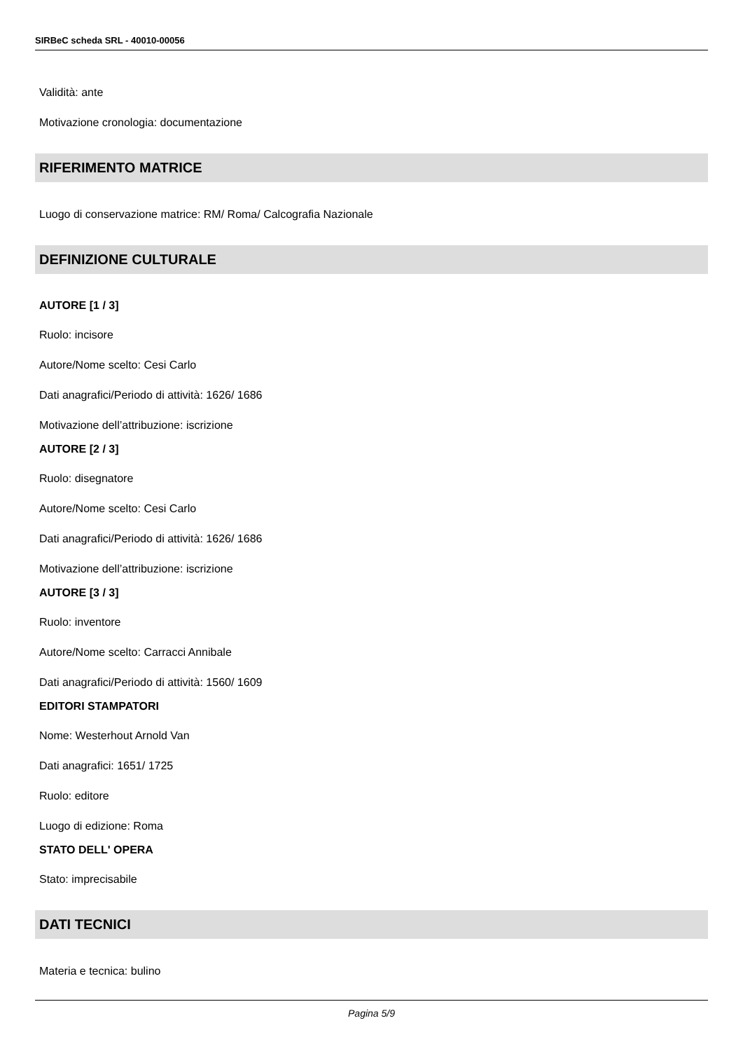SIRBeC scheda SRL - 40010-00056
Validità: ante
Motivazione cronologia: documentazione
RIFERIMENTO MATRICE
Luogo di conservazione matrice: RM/ Roma/ Calcografia Nazionale
DEFINIZIONE CULTURALE
AUTORE [1 / 3]
Ruolo: incisore
Autore/Nome scelto: Cesi Carlo
Dati anagrafici/Periodo di attività: 1626/ 1686
Motivazione dell’attribuzione: iscrizione
AUTORE [2 / 3]
Ruolo: disegnatore
Autore/Nome scelto: Cesi Carlo
Dati anagrafici/Periodo di attività: 1626/ 1686
Motivazione dell’attribuzione: iscrizione
AUTORE [3 / 3]
Ruolo: inventore
Autore/Nome scelto: Carracci Annibale
Dati anagrafici/Periodo di attività: 1560/ 1609
EDITORI STAMPATORI
Nome: Westerhout Arnold Van
Dati anagrafici: 1651/ 1725
Ruolo: editore
Luogo di edizione: Roma
STATO DELL' OPERA
Stato: imprecisabile
DATI TECNICI
Materia e tecnica: bulino
Pagina 5/9